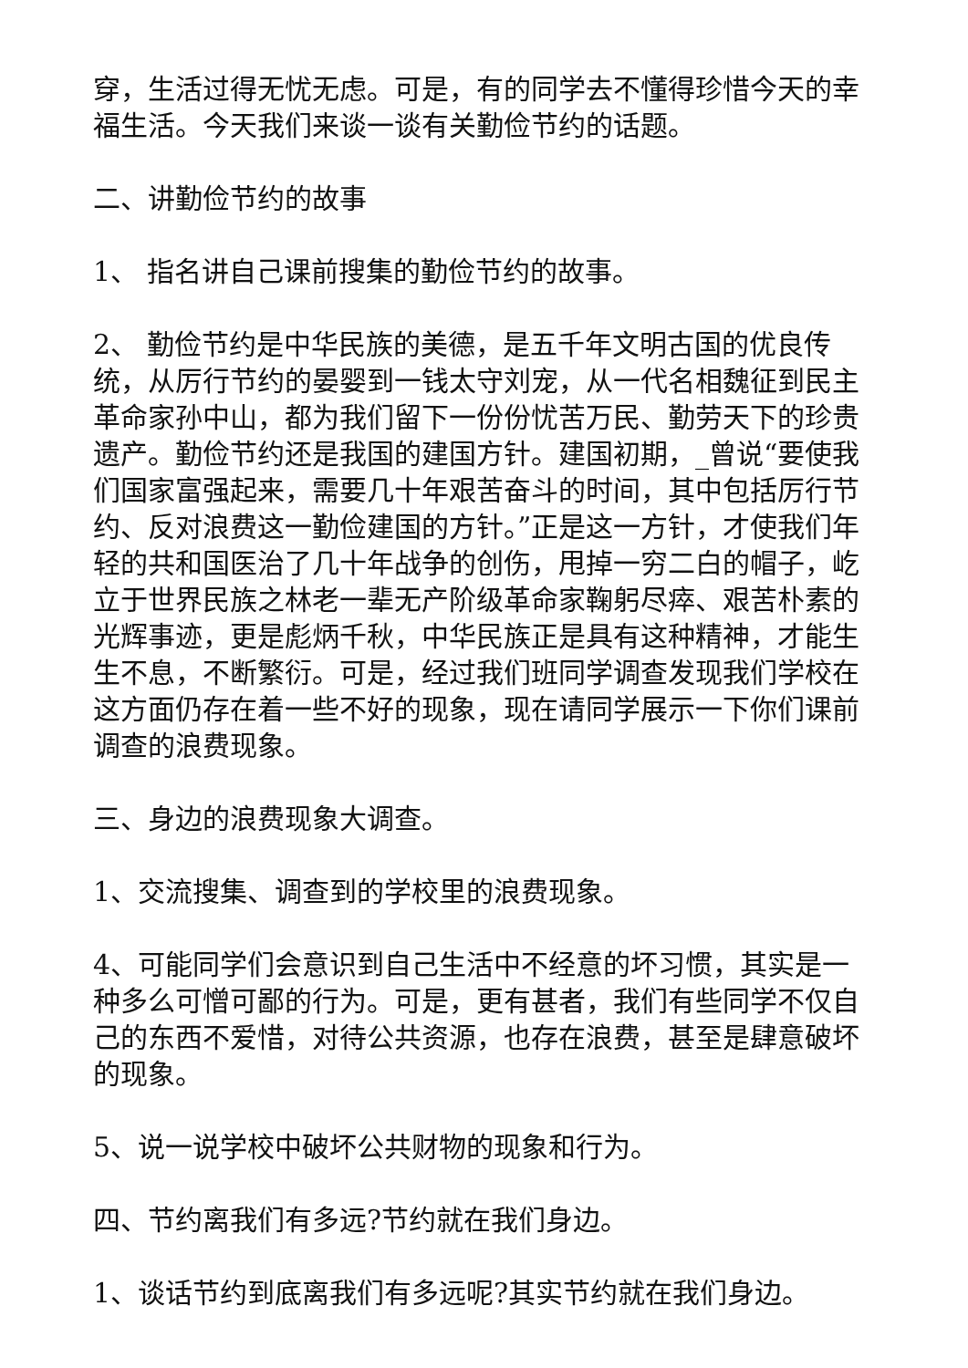穿，生活过得无忧无虑。可是，有的同学去不懂得珍惜今天的幸福生活。今天我们来谈一谈有关勤俭节约的话题。
二、讲勤俭节约的故事
1、 指名讲自己课前搜集的勤俭节约的故事。
2、 勤俭节约是中华民族的美德，是五千年文明古国的优良传统，从厉行节约的晏婴到一钱太守刘宠，从一代名相魏征到民主革命家孙中山，都为我们留下一份份忧苦万民、勤劳天下的珍贵遗产。勤俭节约还是我国的建国方针。建国初期，_曾说“要使我们国家富强起来，需要几十年艰苦奋斗的时间，其中包括厉行节约、反对浪费这一勤俭建国的方针。”正是这一方针，才使我们年轻的共和国医治了几十年战争的创伤，甩掉一穷二白的帽子，屹立于世界民族之林老一辈无产阶级革命家鞠躬尽瘁、艰苦朴素的光辉事迹，更是彪炳千秋，中华民族正是具有这种精神，才能生生不息，不断繁衍。可是，经过我们班同学调查发现我们学校在这方面仍存在着一些不好的现象，现在请同学展示一下你们课前调查的浪费现象。
三、身边的浪费现象大调查。
1、交流搜集、调查到的学校里的浪费现象。
4、可能同学们会意识到自己生活中不经意的坏习惯，其实是一种多么可憎可鄙的行为。可是，更有甚者，我们有些同学不仅自己的东西不爱惜，对待公共资源，也存在浪费，甚至是肆意破坏的现象。
5、说一说学校中破坏公共财物的现象和行为。
四、节约离我们有多远?节约就在我们身边。
1、谈话节约到底离我们有多远呢?其实节约就在我们身边。